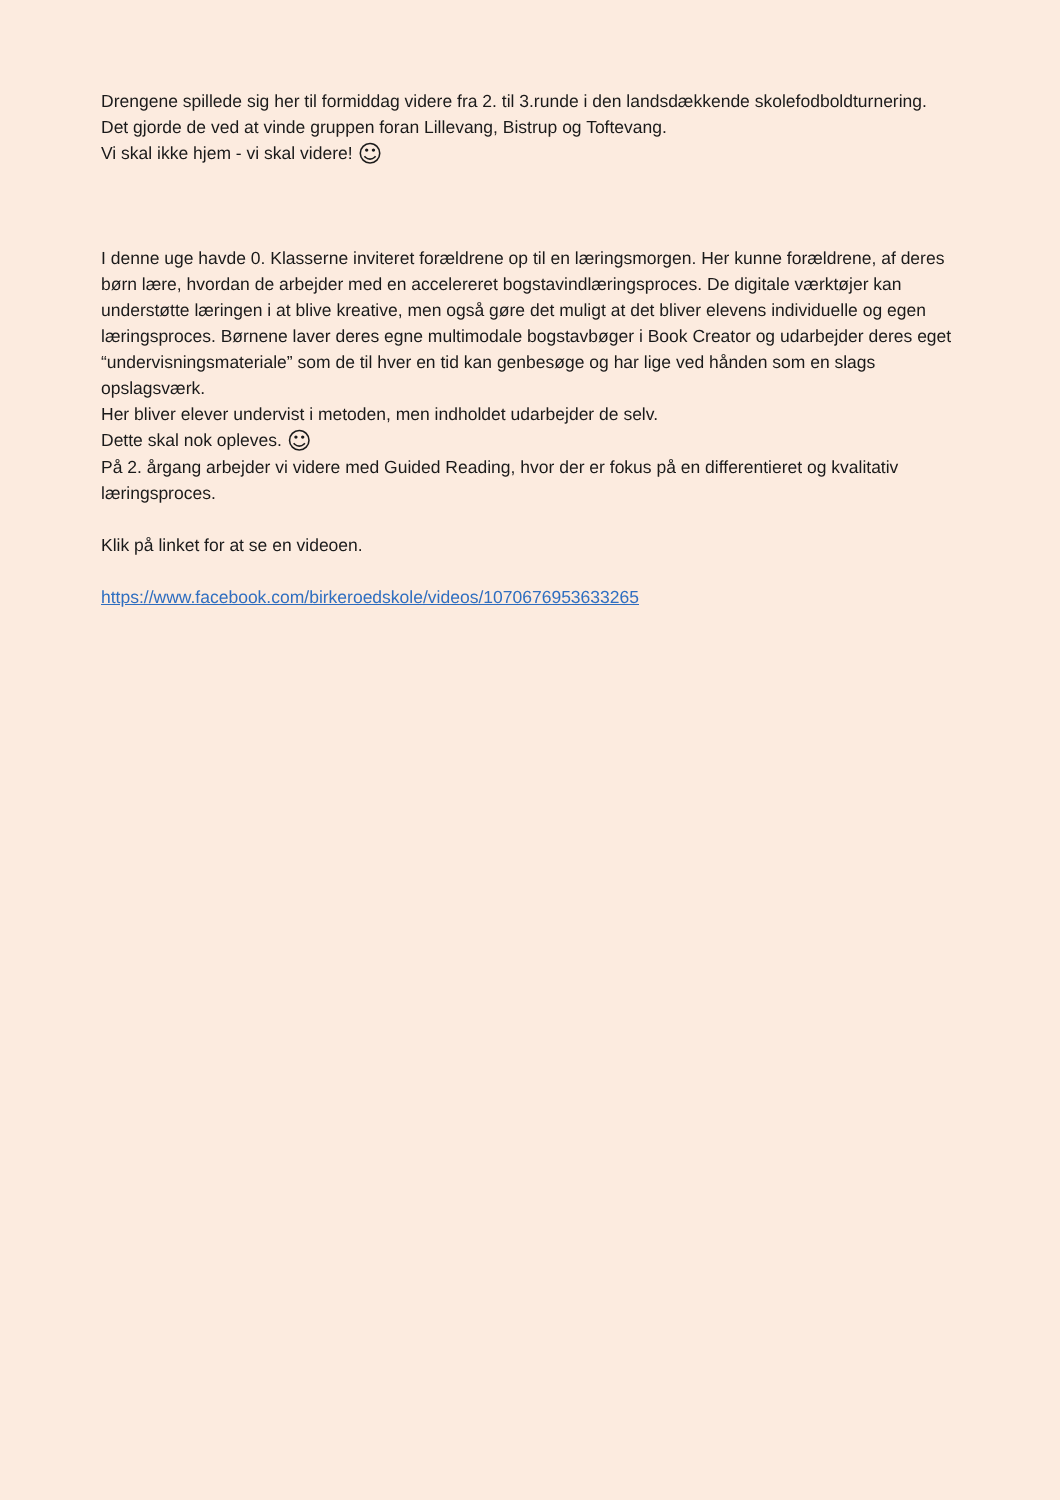Drengene spillede sig her til formiddag videre fra 2. til 3.runde i den landsdækkende skolefodboldturnering.
Det gjorde de ved at vinde gruppen foran Lillevang, Bistrup og Toftevang.
Vi skal ikke hjem - vi skal videre! ☺
I denne uge havde 0. Klasserne inviteret forældrene op til en læringsmorgen. Her kunne forældrene, af deres børn lære, hvordan de arbejder med en accelereret bogstavindlæringsproces. De digitale værktøjer kan understøtte læringen i at blive kreative, men også gøre det muligt at det bliver elevens individuelle og egen læringsproces. Børnene laver deres egne multimodale bogstavbøger i Book Creator og udarbejder deres eget “undervisningsmateriale” som de til hver en tid kan genbesøge og har lige ved hånden som en slags opslagsværk.
Her bliver elever undervist i metoden, men indholdet udarbejder de selv.
Dette skal nok opleves. ☺
På 2. årgang arbejder vi videre med Guided Reading, hvor der er fokus på en differentieret og kvalitativ læringsproces.
Klik på linket for at se en videoen.
https://www.facebook.com/birkeroedskole/videos/1070676953633265